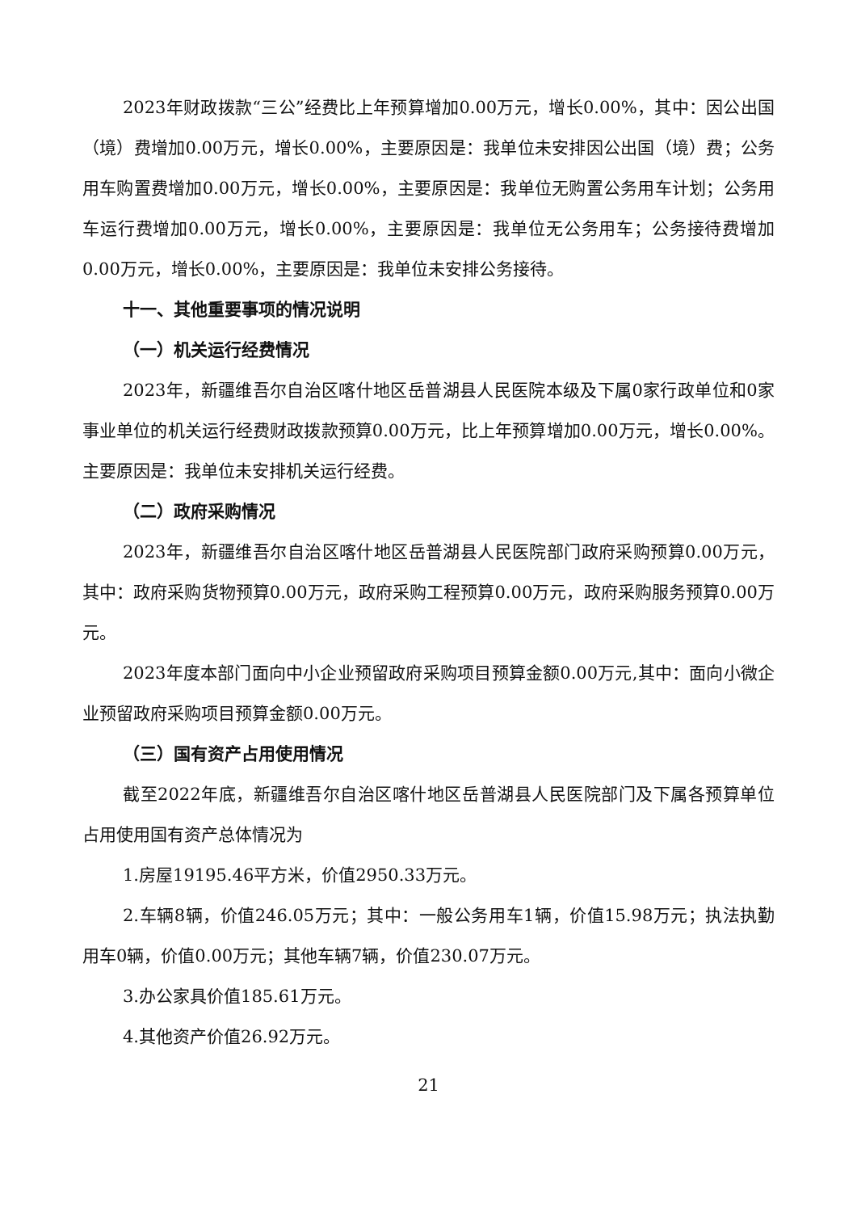2023年财政拨款“三公”经费比上年预算增加0.00万元，增长0.00%，其中：因公出国（境）费增加0.00万元，增长0.00%，主要原因是：我单位未安排因公出国（境）费；公务用车购置费增加0.00万元，增长0.00%，主要原因是：我单位无购置公务用车计划；公务用车运行费增加0.00万元，增长0.00%，主要原因是：我单位无公务用车；公务接待费增加0.00万元，增长0.00%，主要原因是：我单位未安排公务接待。
十一、其他重要事项的情况说明
（一）机关运行经费情况
2023年，新疆维吾尔自治区喀什地区岳普湖县人民医院本级及下属0家行政单位和0家事业单位的机关运行经费财政拨款预算0.00万元，比上年预算增加0.00万元，增长0.00%。主要原因是：我单位未安排机关运行经费。
（二）政府采购情况
2023年，新疆维吾尔自治区喀什地区岳普湖县人民医院部门政府采购预算0.00万元，其中：政府采购货物预算0.00万元，政府采购工程预算0.00万元，政府采购服务预算0.00万元。
2023年度本部门面向中小企业预留政府采购项目预算金额0.00万元,其中：面向小微企业预留政府采购项目预算金额0.00万元。
（三）国有资产占用使用情况
截至2022年底，新疆维吾尔自治区喀什地区岳普湖县人民医院部门及下属各预算单位占用使用国有资产总体情况为
1.房屋19195.46平方米，价值2950.33万元。
2.车辆8辆，价值246.05万元；其中：一般公务用车1辆，价值15.98万元；执法执勤用车0辆，价值0.00万元；其他车辆7辆，价值230.07万元。
3.办公家具价值185.61万元。
4.其他资产价值26.92万元。
21